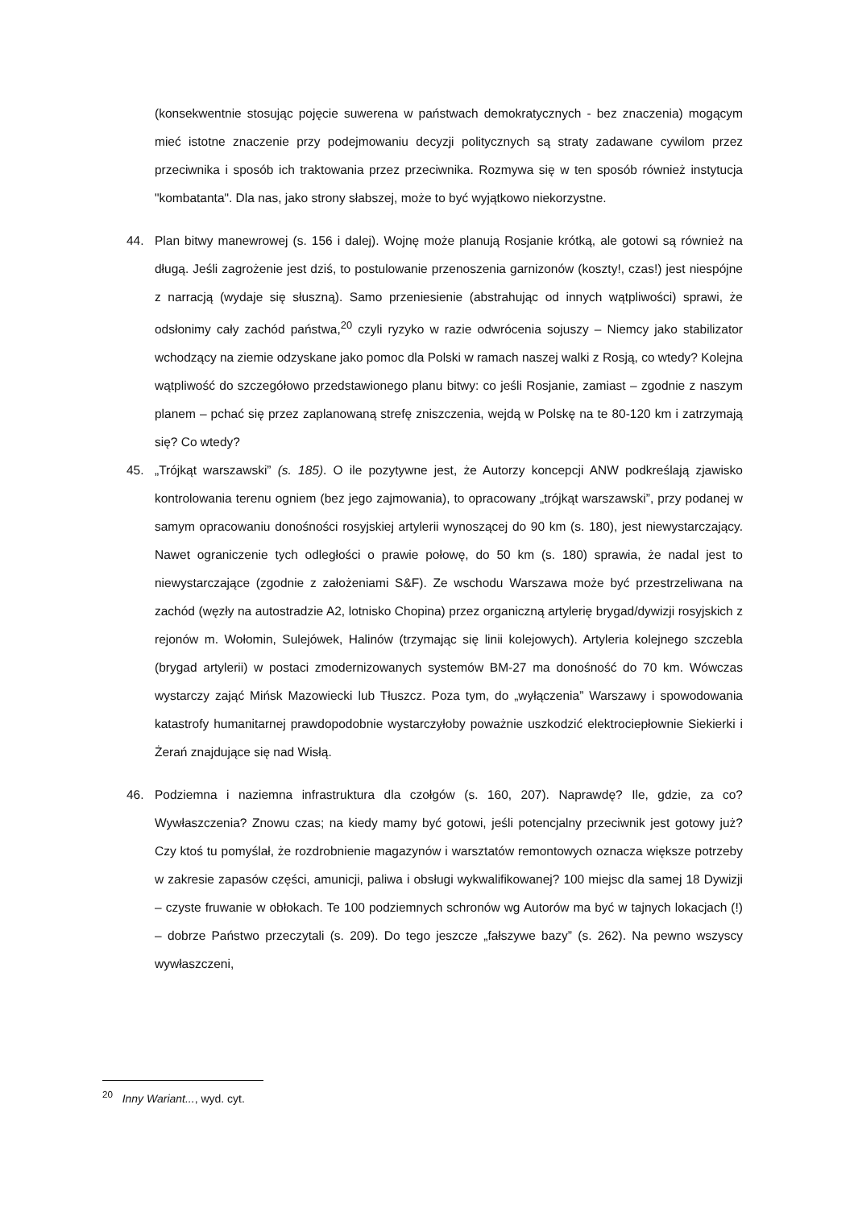(konsekwentnie stosując pojęcie suwerena w państwach demokratycznych - bez znaczenia) mogącym mieć istotne znaczenie przy podejmowaniu decyzji politycznych są straty zadawane cywilom przez przeciwnika i sposób ich traktowania przez przeciwnika. Rozmywa się w ten sposób również instytucja "kombatanta". Dla nas, jako strony słabszej, może to być wyjątkowo niekorzystne.
44. Plan bitwy manewrowej (s. 156 i dalej). Wojnę może planują Rosjanie krótką, ale gotowi są również na długą. Jeśli zagrożenie jest dziś, to postulowanie przenoszenia garnizonów (koszty!, czas!) jest niespójne z narracją (wydaje się słuszną). Samo przeniesienie (abstrahując od innych wątpliwości) sprawi, że odsłonimy cały zachód państwa,<sup>20</sup> czyli ryzyko w razie odwrócenia sojuszy – Niemcy jako stabilizator wchodzący na ziemie odzyskane jako pomoc dla Polski w ramach naszej walki z Rosją, co wtedy? Kolejna wątpliwość do szczegółowo przedstawionego planu bitwy: co jeśli Rosjanie, zamiast – zgodnie z naszym planem – pchać się przez zaplanowaną strefę zniszczenia, wejdą w Polskę na te 80-120 km i zatrzymają się? Co wtedy?
45. „Trójkąt warszawski” (s. 185). O ile pozytywne jest, że Autorzy koncepcji ANW podkreślają zjawisko kontrolowania terenu ogniem (bez jego zajmowania), to opracowany „trójkąt warszawski”, przy podanej w samym opracowaniu donośności rosyjskiej artylerii wynoszącej do 90 km (s. 180), jest niewystarczający. Nawet ograniczenie tych odległości o prawie połowę, do 50 km (s. 180) sprawia, że nadal jest to niewystarczające (zgodnie z założeniami S&F). Ze wschodu Warszawa może być przestrzeliwana na zachód (węzły na autostradzie A2, lotnisko Chopina) przez organiczną artylerię brygad/dywizji rosyjskich z rejonów m. Wołomin, Sulejówek, Halinów (trzymając się linii kolejowych). Artyleria kolejnego szczebla (brygad artylerii) w postaci zmodernizowanych systemów BM-27 ma donośność do 70 km. Wówczas wystarczy zająć Mińsk Mazowiecki lub Tłuszcz. Poza tym, do „wyłączenia” Warszawy i spowodowania katastrofy humanitarnej prawdopodobnie wystarczyłoby poważnie uszkodzić elektrociepłownie Siekierki i Żerań znajdujące się nad Wisłą.
46. Podziemna i naziemna infrastruktura dla czołgów (s. 160, 207). Naprawdę? Ile, gdzie, za co? Wywłaszczenia? Znowu czas; na kiedy mamy być gotowi, jeśli potencjalny przeciwnik jest gotowy już? Czy ktoś tu pomyślał, że rozdrobnienie magazynów i warsztatów remontowych oznacza większe potrzeby w zakresie zapasów części, amunicji, paliwa i obsługi wykwalifikowanej? 100 miejsc dla samej 18 Dywizji – czyste fruwanie w obłokach. Te 100 podziemnych schronów wg Autorów ma być w tajnych lokacjach (!) – dobrze Państwo przeczytali (s. 209). Do tego jeszcze „fałszywe bazy” (s. 262). Na pewno wszyscy wywłaszczeni,
<sup>20</sup> Inny Wariant..., wyd. cyt.